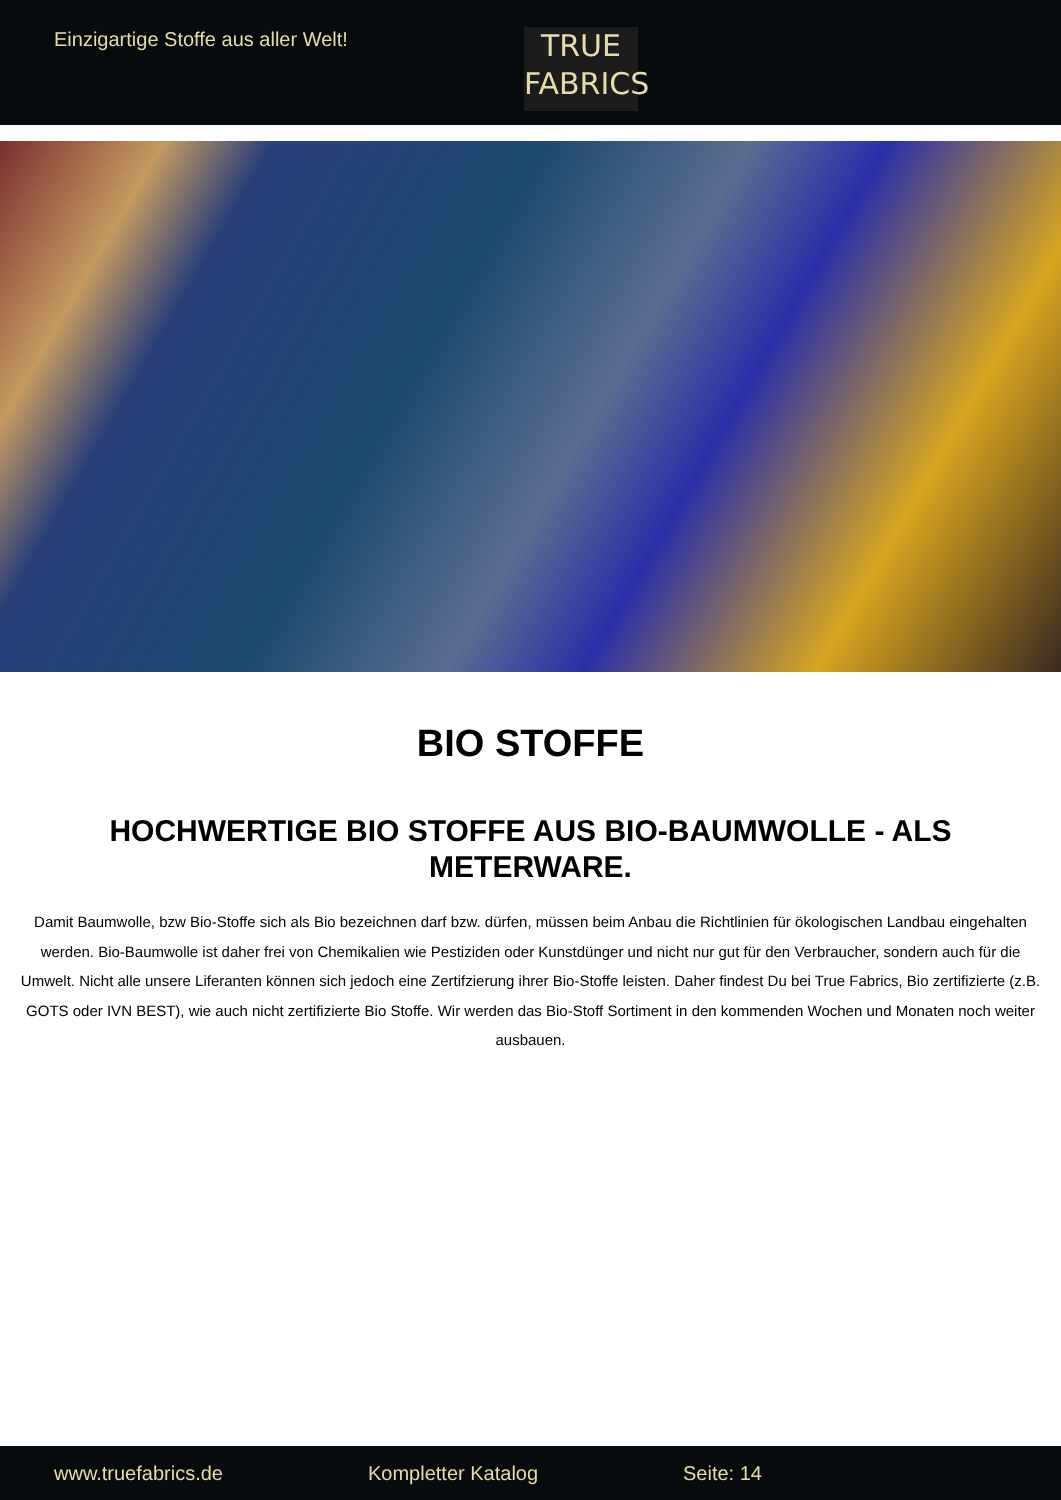Einzigartige Stoffe aus aller Welt!
TRUE
FABRICS
BIO STOFFE
HOCHWERTIGE BIO STOFFE AUS BIO-BAUMWOLLE - ALS METERWARE.
Damit Baumwolle, bzw Bio-Stoffe sich als Bio bezeichnen darf bzw. dürfen, müssen beim Anbau die Richtlinien für ökologischen Landbau eingehalten werden. Bio-Baumwolle ist daher frei von Chemikalien wie Pestiziden oder Kunstdünger und nicht nur gut für den Verbraucher, sondern auch für die Umwelt. Nicht alle unsere Liferanten können sich jedoch eine Zertifzierung ihrer Bio-Stoffe leisten. Daher findest Du bei True Fabrics, Bio zertifizierte (z.B. GOTS oder IVN BEST), wie auch nicht zertifizierte Bio Stoffe. Wir werden das Bio-Stoff Sortiment in den kommenden Wochen und Monaten noch weiter ausbauen.
www.truefabrics.de Kompletter Katalog Seite: 14